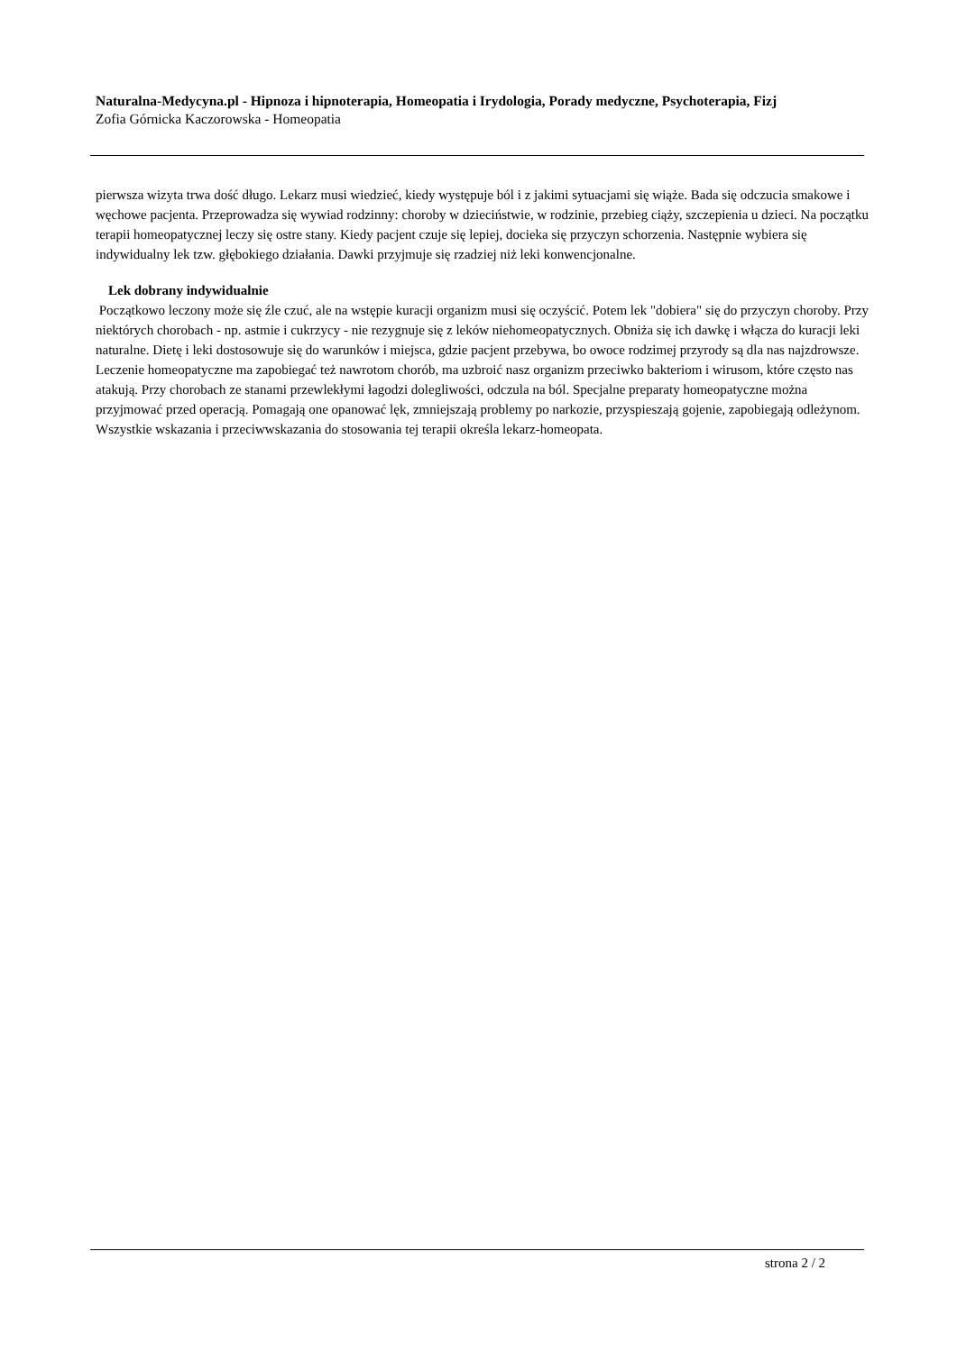Naturalna-Medycyna.pl - Hipnoza i hipnoterapia, Homeopatia i Irydologia, Porady medyczne, Psychoterapia, Fizj
Zofia Górnicka Kaczorowska - Homeopatia
pierwsza wizyta trwa dość długo. Lekarz musi wiedzieć, kiedy występuje ból i z jakimi sytuacjami się wiąże. Bada się odczucia smakowe i węchowe pacjenta. Przeprowadza się wywiad rodzinny: choroby w dzieciństwie, w rodzinie, przebieg ciąży, szczepienia u dzieci. Na początku terapii homeopatycznej leczy się ostre stany. Kiedy pacjent czuje się lepiej, docieka się przyczyn schorzenia. Następnie wybiera się indywidualny lek tzw. głębokiego działania. Dawki przyjmuje się rzadziej niż leki konwencjonalne.
Lek dobrany indywidualnie
Początkowo leczony może się źle czuć, ale na wstępie kuracji organizm musi się oczyścić. Potem lek "dobiera" się do przyczyn choroby. Przy niektórych chorobach - np. astmie i cukrzycy - nie rezygnuje się z leków niehomeopatycznych. Obniża się ich dawkę i włącza do kuracji leki naturalne. Dietę i leki dostosowuje się do warunków i miejsca, gdzie pacjent przebywa, bo owoce rodzimej przyrody są dla nas najzdrowsze. Leczenie homeopatyczne ma zapobiegać też nawrotom chorób, ma uzbroić nasz organizm przeciwko bakteriom i wirusom, które często nas atakują. Przy chorobach ze stanami przewlekłymi łagodzi dolegliwości, odczula na ból. Specjalne preparaty homeopatyczne można przyjmować przed operacją. Pomagają one opanować lęk, zmniejszają problemy po narkozie, przyspieszają gojenie, zapobiegają odleżynom. Wszystkie wskazania i przeciwwskazania do stosowania tej terapii określa lekarz-homeopata.
strona 2 / 2